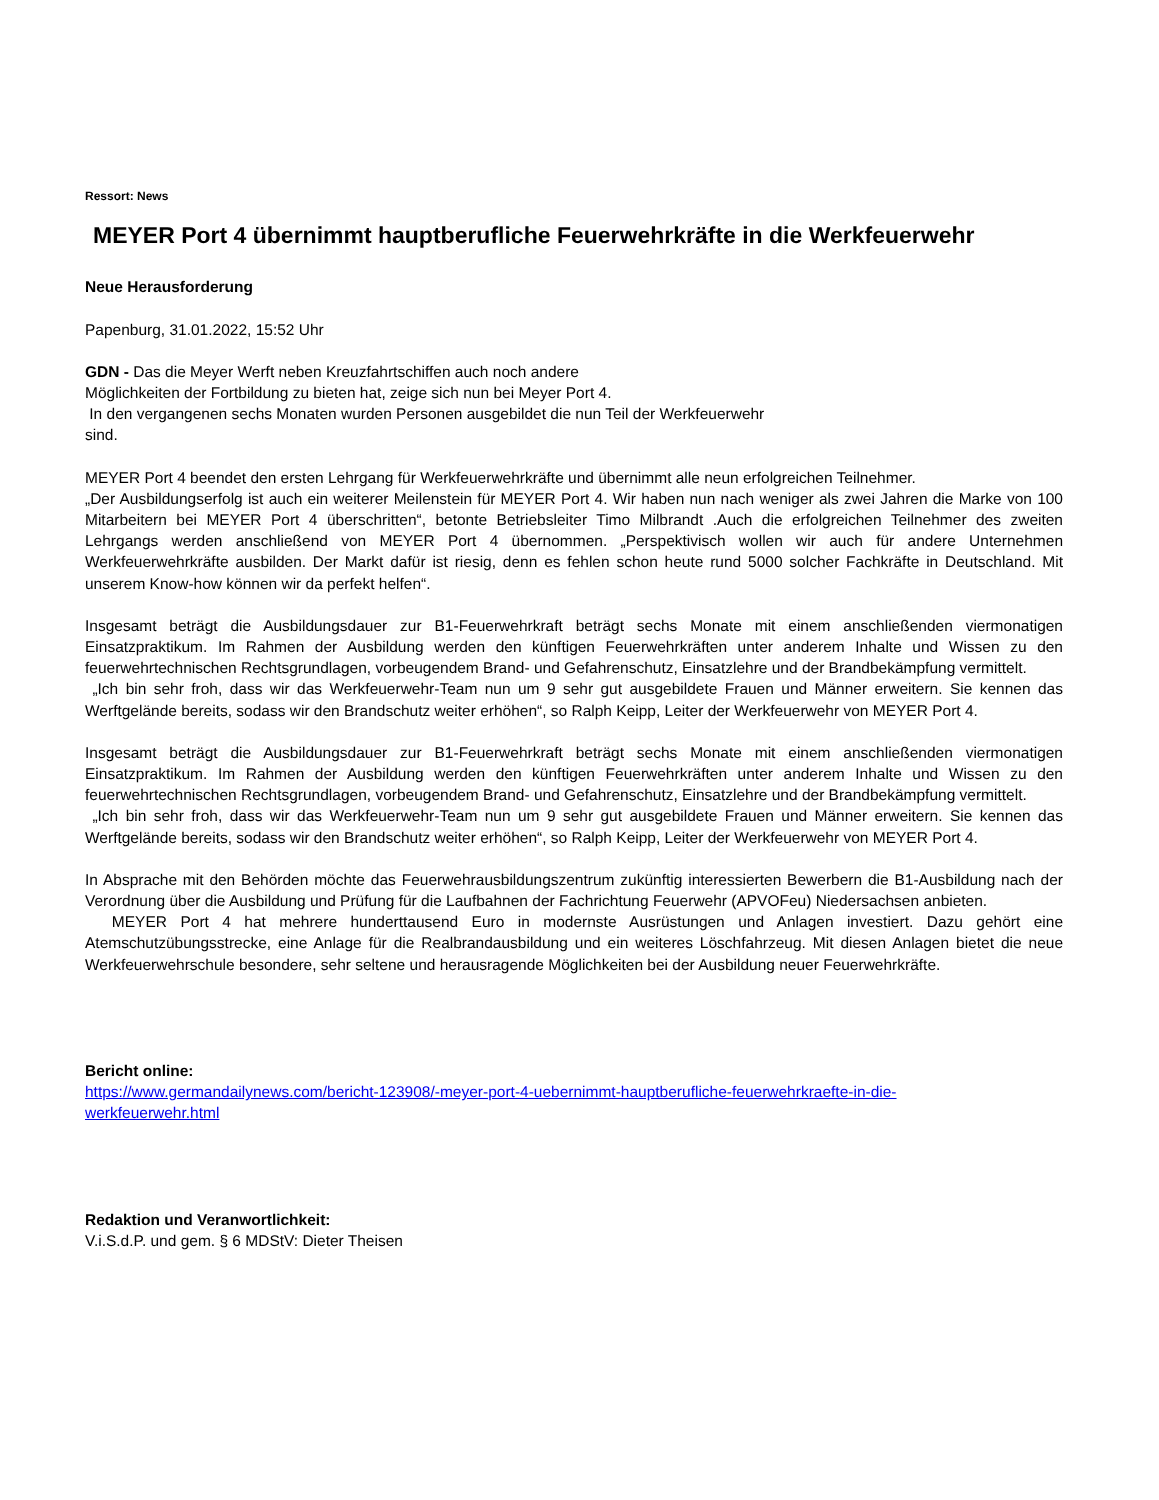Ressort: News
MEYER Port 4 übernimmt hauptberufliche Feuerwehrkräfte in die Werkfeuerwehr
Neue Herausforderung
Papenburg, 31.01.2022, 15:52 Uhr
GDN - Das die Meyer Werft neben Kreuzfahrtschiffen auch noch andere
Möglichkeiten der Fortbildung zu bieten hat, zeige sich nun bei Meyer Port 4.
In den vergangenen sechs Monaten wurden Personen ausgebildet die nun Teil der Werkfeuerwehr
sind.
MEYER Port 4 beendet den ersten Lehrgang für Werkfeuerwehrkräfte und übernimmt alle neun erfolgreichen Teilnehmer.
„Der Ausbildungserfolg ist auch ein weiterer Meilenstein für MEYER Port 4. Wir haben nun nach weniger als zwei Jahren die Marke von 100 Mitarbeitern bei MEYER Port 4 überschritten“, betonte Betriebsleiter Timo Milbrandt .Auch die erfolgreichen Teilnehmer des zweiten Lehrgangs werden anschließend von MEYER Port 4 übernommen. „Perspektivisch wollen wir auch für andere Unternehmen Werkfeuerwehrkräfte ausbilden. Der Markt dafür ist riesig, denn es fehlen schon heute rund 5000 solcher Fachkräfte in Deutschland. Mit unserem Know-how können wir da perfekt helfen“.
Insgesamt beträgt die Ausbildungsdauer zur B1-Feuerwehrkraft beträgt sechs Monate mit einem anschließenden viermonatigen Einsatzpraktikum. Im Rahmen der Ausbildung werden den künftigen Feuerwehrkräften unter anderem Inhalte und Wissen zu den feuerwehrtechnischen Rechtsgrundlagen, vorbeugendem Brand- und Gefahrenschutz, Einsatzlehre und der Brandbekämpfung vermittelt.
„Ich bin sehr froh, dass wir das Werkfeuerwehr-Team nun um 9 sehr gut ausgebildete Frauen und Männer erweitern. Sie kennen das Werftgelände bereits, sodass wir den Brandschutz weiter erhöhen“, so Ralph Keipp, Leiter der Werkfeuerwehr von MEYER Port 4.
Insgesamt beträgt die Ausbildungsdauer zur B1-Feuerwehrkraft beträgt sechs Monate mit einem anschließenden viermonatigen Einsatzpraktikum. Im Rahmen der Ausbildung werden den künftigen Feuerwehrkräften unter anderem Inhalte und Wissen zu den feuerwehrtechnischen Rechtsgrundlagen, vorbeugendem Brand- und Gefahrenschutz, Einsatzlehre und der Brandbekämpfung vermittelt.
„Ich bin sehr froh, dass wir das Werkfeuerwehr-Team nun um 9 sehr gut ausgebildete Frauen und Männer erweitern. Sie kennen das Werftgelände bereits, sodass wir den Brandschutz weiter erhöhen“, so Ralph Keipp, Leiter der Werkfeuerwehr von MEYER Port 4.
In Absprache mit den Behörden möchte das Feuerwehrausbildungszentrum zukünftig interessierten Bewerbern die B1-Ausbildung nach der Verordnung über die Ausbildung und Prüfung für die Laufbahnen der Fachrichtung Feuerwehr (APVOFeu) Niedersachsen anbieten.
MEYER Port 4 hat mehrere hunderttausend Euro in modernste Ausrüstungen und Anlagen investiert. Dazu gehört eine Atemschutzübungsstrecke, eine Anlage für die Realbrandausbildung und ein weiteres Löschfahrzeug. Mit diesen Anlagen bietet die neue Werkfeuerwehrschule besondere, sehr seltene und herausragende Möglichkeiten bei der Ausbildung neuer Feuerwehrkräfte.
Bericht online:
https://www.germandailynews.com/bericht-123908/-meyer-port-4-uebernimmt-hauptberufliche-feuerwehrkraefte-in-die-
werkfeuerwehr.html
Redaktion und Veranwortlichkeit:
V.i.S.d.P. und gem. § 6 MDStV: Dieter Theisen